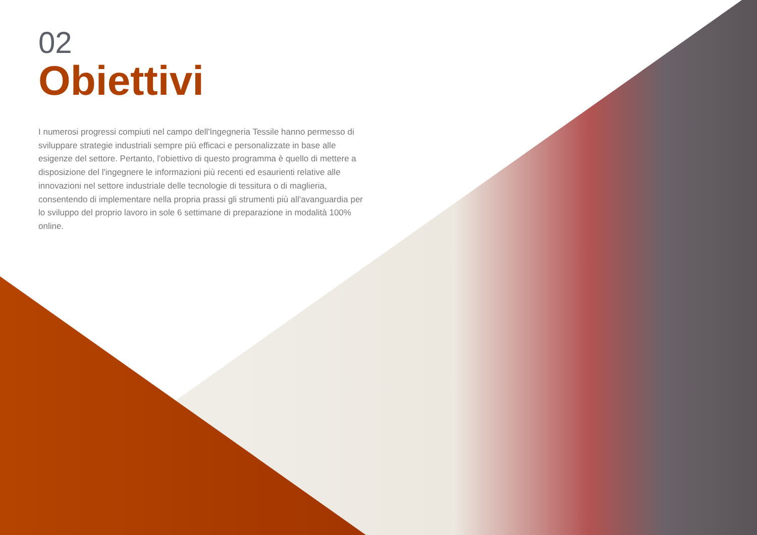02
Obiettivi
I numerosi progressi compiuti nel campo dell'Ingegneria Tessile hanno permesso di sviluppare strategie industriali sempre più efficaci e personalizzate in base alle esigenze del settore. Pertanto, l'obiettivo di questo programma è quello di mettere a disposizione del l'ingegnere le informazioni più recenti ed esaurienti relative alle innovazioni nel settore industriale delle tecnologie di tessitura o di maglieria, consentendo di implementare nella propria prassi gli strumenti più all'avanguardia per lo sviluppo del proprio lavoro in sole 6 settimane di preparazione in modalità 100% online.